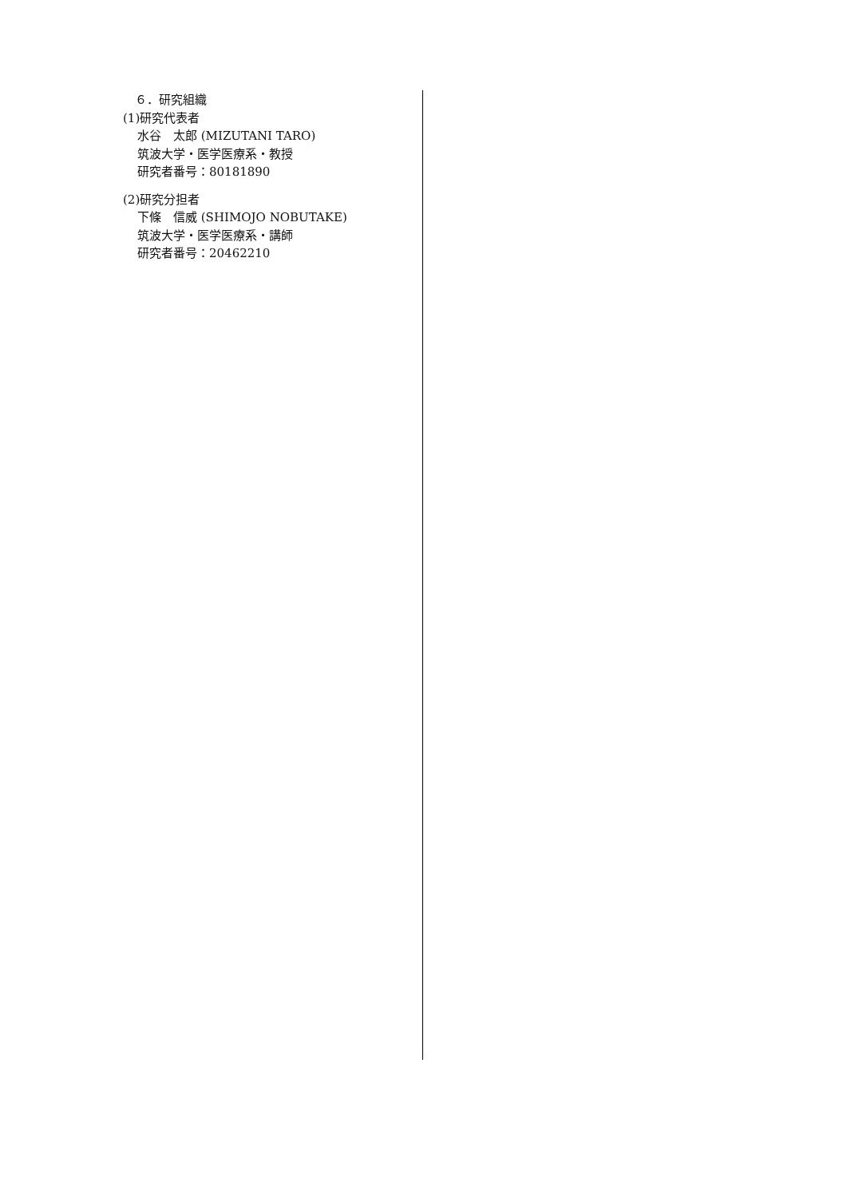６．研究組織
(1)研究代表者
水谷　太郎 (MIZUTANI TARO)
筑波大学・医学医療系・教授
研究者番号：80181890
(2)研究分担者
下條　信威 (SHIMOJO NOBUTAKE)
筑波大学・医学医療系・講師
研究者番号：20462210